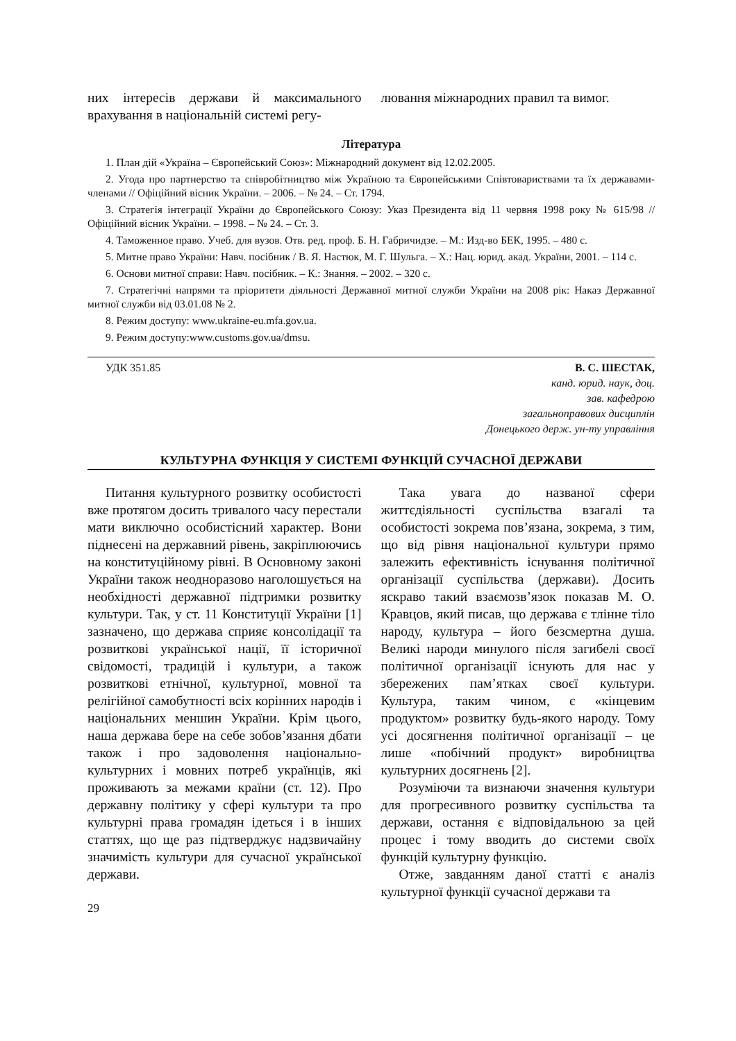них інтересів держави й максимального врахування в національній системі регу-
лювання міжнародних правил та вимог.
Література
1. План дій «Україна – Європейський Союз»: Міжнародний документ від 12.02.2005.
2. Угода про партнерство та співробітництво між Україною та Європейськими Співтовариствами та їх державами-членами // Офіційний вісник України. – 2006. – № 24. – Ст. 1794.
3. Стратегія інтеграції України до Європейського Союзу: Указ Президента від 11 червня 1998 року № 615/98 // Офіційний вісник України. – 1998. – № 24. – Ст. 3.
4. Таможенное право. Учеб. для вузов. Отв. ред. проф. Б. Н. Габричидзе. – М.: Изд-во БЕК, 1995. – 480 с.
5. Митне право України: Навч. посібник / В. Я. Настюк, М. Г. Шульга. – Х.: Нац. юрид. акад. України, 2001. – 114 с.
6. Основи митної справи: Навч. посібник. – К.: Знання. – 2002. – 320 с.
7. Стратегічні напрями та пріоритети діяльності Державної митної служби України на 2008 рік: Наказ Державної митної служби від 03.01.08 № 2.
8. Режим доступу: www.ukraine-eu.mfa.gov.ua.
9. Режим доступу:www.customs.gov.ua/dmsu.
УДК 351.85 В. С. ШЕСТАК,
канд. юрид. наук, доц.
зав. кафедрою
загальноправових дисциплін
Донецького держ. ун-ту управління
КУЛЬТУРНА ФУНКЦІЯ У СИСТЕМІ ФУНКЦІЙ СУЧАСНОЇ ДЕРЖАВИ
Питання культурного розвитку особистості вже протягом досить тривалого часу перестали мати виключно особистісний характер. Вони піднесені на державний рівень, закріплюючись на конституційному рівні. В Основному законі України також неодноразово наголошується на необхідності державної підтримки розвитку культури. Так, у ст. 11 Конституції України [1] зазначено, що держава сприяє консолідації та розвиткові української нації, її історичної свідомості, традицій і культури, а також розвиткові етнічної, культурної, мовної та релігійної самобутності всіх корінних народів і національних меншин України. Крім цього, наша держава бере на себе зобов’язання дбати також і про задоволення національно-культурних і мовних потреб українців, які проживають за межами країни (ст. 12). Про державну політику у сфері культури та про культурні права громадян ідеться і в інших статтях, що ще раз підтверджує надзвичайну значимість культури для сучасної української держави.
Така увага до названої сфери життєдіяльності суспільства взагалі та особистості зокрема пов’язана, зокрема, з тим, що від рівня національної культури прямо залежить ефективність існування політичної організації суспільства (держави). Досить яскраво такий взаємозв’язок показав М. О. Кравцов, який писав, що держава є тлінне тіло народу, культура – його безсмертна душа. Великі народи минулого після загибелі своєї політичної організації існують для нас у збережених пам’ятках своєї культури. Культура, таким чином, є «кінцевим продуктом» розвитку будь-якого народу. Тому усі досягнення політичної організації – це лише «побічний продукт» виробництва культурних досягнень [2].
Розуміючи та визнаючи значення культури для прогресивного розвитку суспільства та держави, остання є відповідальною за цей процес і тому вводить до системи своїх функцій культурну функцію.
Отже, завданням даної статті є аналіз культурної функції сучасної держави та
29